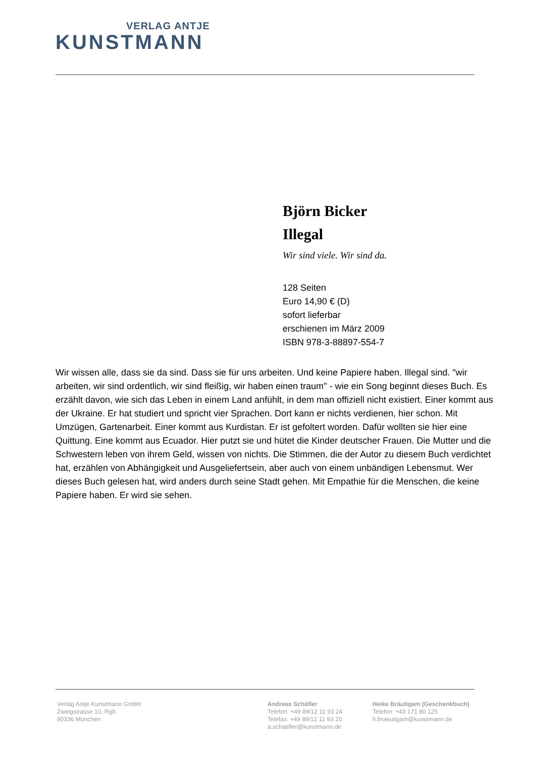VERLAG ANTJE
KUNSTMANN
Björn Bicker
Illegal
Wir sind viele. Wir sind da.
128 Seiten
Euro 14,90 € (D)
sofort lieferbar
erschienen im März 2009
ISBN 978-3-88897-554-7
Wir wissen alle, dass sie da sind. Dass sie für uns arbeiten. Und keine Papiere haben. Illegal sind. "wir arbeiten, wir sind ordentlich, wir sind fleißig, wir haben einen traum" - wie ein Song beginnt dieses Buch. Es erzählt davon, wie sich das Leben in einem Land anfühlt, in dem man offiziell nicht existiert. Einer kommt aus der Ukraine. Er hat studiert und spricht vier Sprachen. Dort kann er nichts verdienen, hier schon. Mit Umzügen, Gartenarbeit. Einer kommt aus Kurdistan. Er ist gefoltert worden. Dafür wollten sie hier eine Quittung. Eine kommt aus Ecuador. Hier putzt sie und hütet die Kinder deutscher Frauen. Die Mutter und die Schwestern leben von ihrem Geld, wissen von nichts. Die Stimmen, die der Autor zu diesem Buch verdichtet hat, erzählen von Abhängigkeit und Ausgeliefertsein, aber auch von einem unbändigen Lebensmut. Wer dieses Buch gelesen hat, wird anders durch seine Stadt gehen. Mit Empathie für die Menschen, die keine Papiere haben. Er wird sie sehen.
Verlag Antje Kunstmann GmbH
Zweigstrasse 10, Rgb.
80336 München
Andreas Schäfler
Telefon: +49 89/12 11 93 24
Telefax: +49 89/12 11 93 20
a.schaefler@kunstmann.de
Heike Bräutigam (Geschenkbuch)
Telefon: +43 171 80 125
h.braeutigam@kunstmann.de